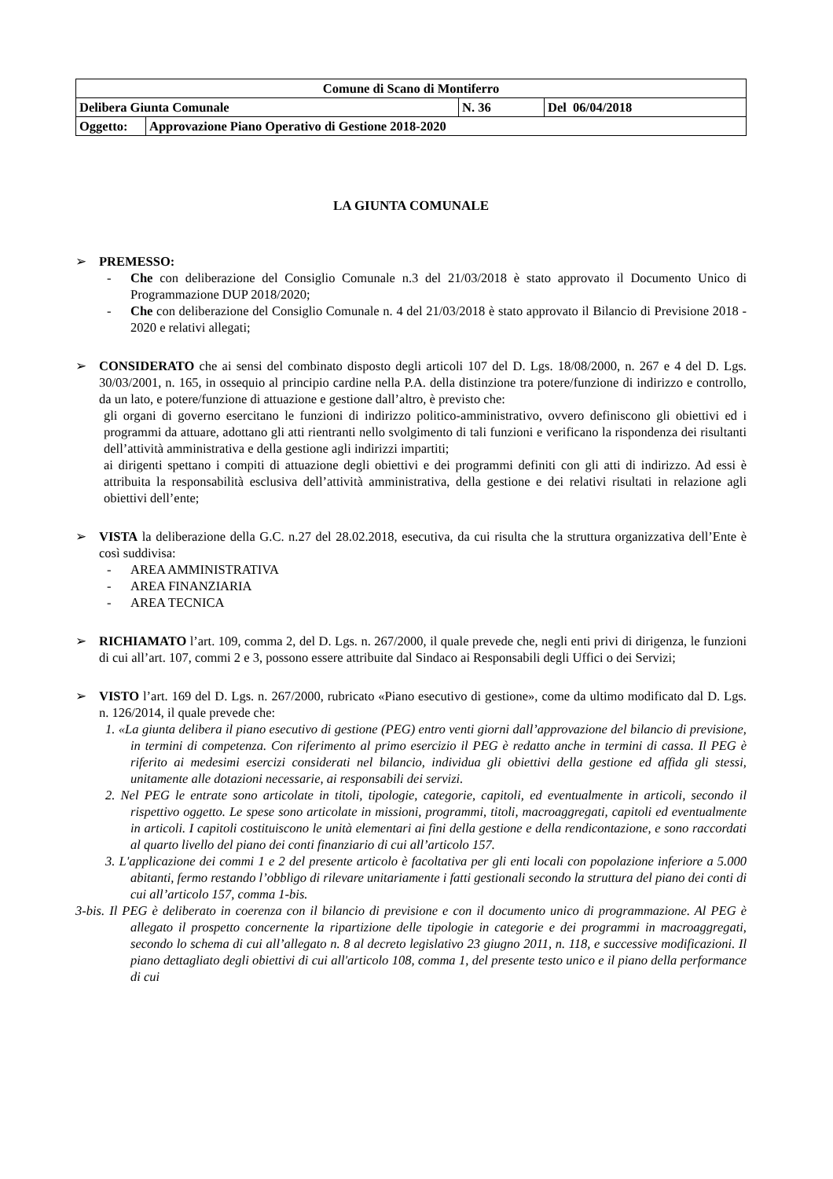| Comune di Scano di Montiferro | | | |
| Delibera Giunta Comunale | | N. 36 | Del 06/04/2018 |
| Oggetto: | Approvazione Piano Operativo di Gestione 2018-2020 | | |
LA GIUNTA COMUNALE
➢ PREMESSO:
- Che con deliberazione del Consiglio Comunale n.3 del 21/03/2018 è stato approvato il Documento Unico di Programmazione DUP 2018/2020;
- Che con deliberazione del Consiglio Comunale n. 4 del 21/03/2018 è stato approvato il Bilancio di Previsione 2018 - 2020 e relativi allegati;
➢ CONSIDERATO che ai sensi del combinato disposto degli articoli 107 del D. Lgs. 18/08/2000, n. 267 e 4 del D. Lgs. 30/03/2001, n. 165, in ossequio al principio cardine nella P.A. della distinzione tra potere/funzione di indirizzo e controllo, da un lato, e potere/funzione di attuazione e gestione dall’altro, è previsto che:
gli organi di governo esercitano le funzioni di indirizzo politico-amministrativo, ovvero definiscono gli obiettivi ed i programmi da attuare, adottano gli atti rientranti nello svolgimento di tali funzioni e verificano la rispondenza dei risultanti dell’attività amministrativa e della gestione agli indirizzi impartiti;
ai dirigenti spettano i compiti di attuazione degli obiettivi e dei programmi definiti con gli atti di indirizzo. Ad essi è attribuita la responsabilità esclusiva dell’attività amministrativa, della gestione e dei relativi risultati in relazione agli obiettivi dell’ente;
➢ VISTA la deliberazione della G.C. n.27 del 28.02.2018, esecutiva, da cui risulta che la struttura organizzativa dell’Ente è così suddivisa:
- AREA AMMINISTRATIVA
- AREA FINANZIARIA
- AREA TECNICA
➢ RICHIAMATO l’art. 109, comma 2, del D. Lgs. n. 267/2000, il quale prevede che, negli enti privi di dirigenza, le funzioni di cui all’art. 107, commi 2 e 3, possono essere attribuite dal Sindaco ai Responsabili degli Uffici o dei Servizi;
➢ VISTO l’art. 169 del D. Lgs. n. 267/2000, rubricato «Piano esecutivo di gestione», come da ultimo modificato dal D. Lgs. n. 126/2014, il quale prevede che:
1. «La giunta delibera il piano esecutivo di gestione (PEG) entro venti giorni dall’approvazione del bilancio di previsione, in termini di competenza. Con riferimento al primo esercizio il PEG è redatto anche in termini di cassa. Il PEG è riferito ai medesimi esercizi considerati nel bilancio, individua gli obiettivi della gestione ed affida gli stessi, unitamente alle dotazioni necessarie, ai responsabili dei servizi.
2. Nel PEG le entrate sono articolate in titoli, tipologie, categorie, capitoli, ed eventualmente in articoli, secondo il rispettivo oggetto. Le spese sono articolate in missioni, programmi, titoli, macroaggregati, capitoli ed eventualmente in articoli. I capitoli costituiscono le unità elementari ai fini della gestione e della rendicontazione, e sono raccordati al quarto livello del piano dei conti finanziario di cui all’articolo 157.
3. L'applicazione dei commi 1 e 2 del presente articolo è facoltativa per gli enti locali con popolazione inferiore a 5.000 abitanti, fermo restando l’obbligo di rilevare unitariamente i fatti gestionali secondo la struttura del piano dei conti di cui all’articolo 157, comma 1-bis.
3-bis. Il PEG è deliberato in coerenza con il bilancio di previsione e con il documento unico di programmazione. Al PEG è allegato il prospetto concernente la ripartizione delle tipologie in categorie e dei programmi in macroaggregati, secondo lo schema di cui all’allegato n. 8 al decreto legislativo 23 giugno 2011, n. 118, e successive modificazioni. Il piano dettagliato degli obiettivi di cui all'articolo 108, comma 1, del presente testo unico e il piano della performance di cui